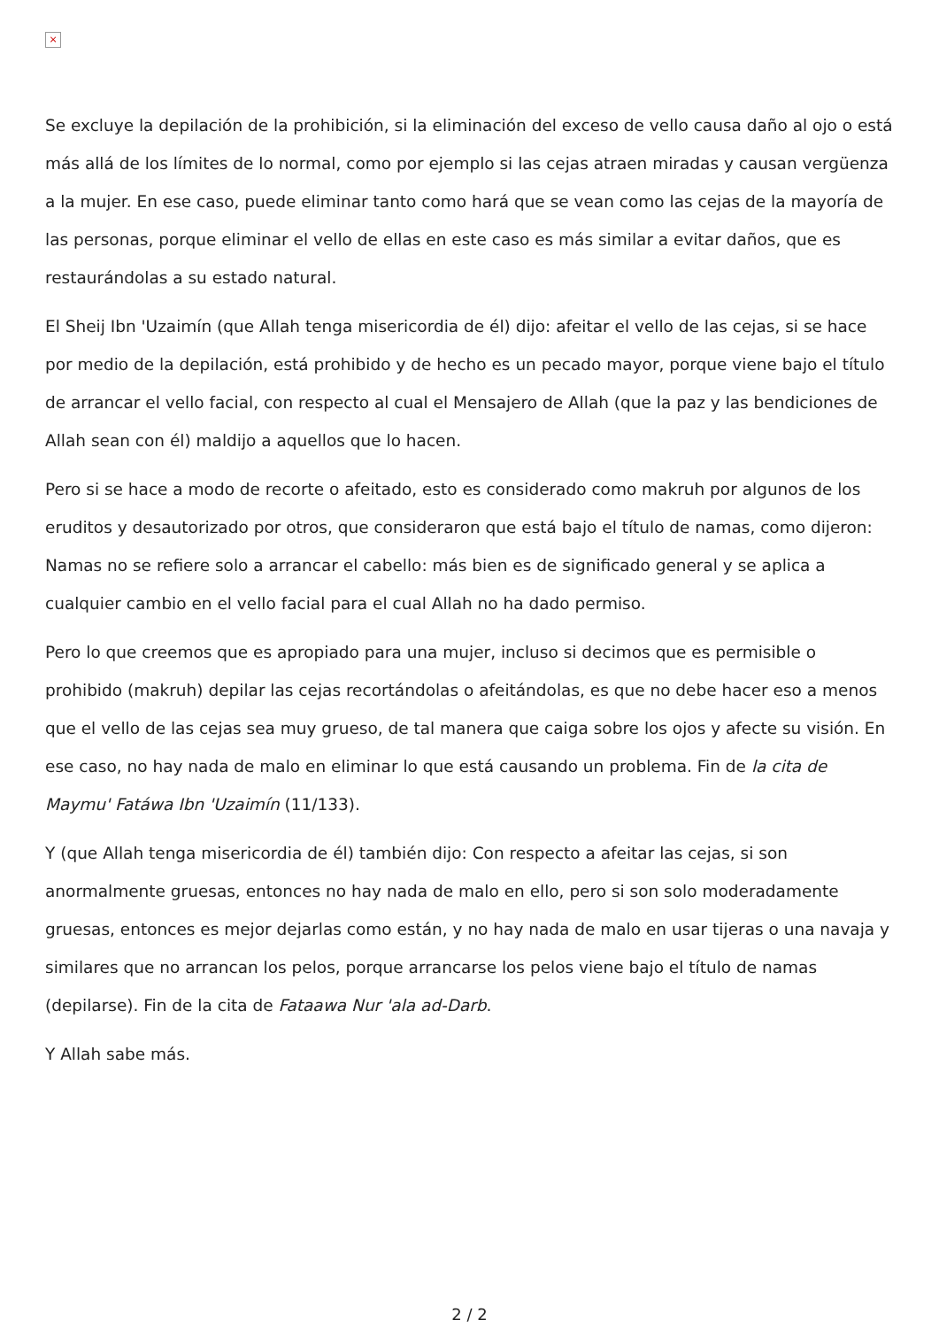×
Se excluye la depilación de la prohibición, si la eliminación del exceso de vello causa daño al ojo o está más allá de los límites de lo normal, como por ejemplo si las cejas atraen miradas y causan vergüenza a la mujer. En ese caso, puede eliminar tanto como hará que se vean como las cejas de la mayoría de las personas, porque eliminar el vello de ellas en este caso es más similar a evitar daños, que es restaurándolas a su estado natural.
El Sheij Ibn 'Uzaimín (que Allah tenga misericordia de él) dijo: afeitar el vello de las cejas, si se hace por medio de la depilación, está prohibido y de hecho es un pecado mayor, porque viene bajo el título de arrancar el vello facial, con respecto al cual el Mensajero de Allah (que la paz y las bendiciones de Allah sean con él) maldijo a aquellos que lo hacen.
Pero si se hace a modo de recorte o afeitado, esto es considerado como makruh por algunos de los eruditos y desautorizado por otros, que consideraron que está bajo el título de namas, como dijeron: Namas no se refiere solo a arrancar el cabello: más bien es de significado general y se aplica a cualquier cambio en el vello facial para el cual Allah no ha dado permiso.
Pero lo que creemos que es apropiado para una mujer, incluso si decimos que es permisible o prohibido (makruh) depilar las cejas recortándolas o afeitándolas, es que no debe hacer eso a menos que el vello de las cejas sea muy grueso, de tal manera que caiga sobre los ojos y afecte su visión. En ese caso, no hay nada de malo en eliminar lo que está causando un problema. Fin de la cita de Maymu' Fatáwa Ibn 'Uzaimín (11/133).
Y (que Allah tenga misericordia de él) también dijo: Con respecto a afeitar las cejas, si son anormalmente gruesas, entonces no hay nada de malo en ello, pero si son solo moderadamente gruesas, entonces es mejor dejarlas como están, y no hay nada de malo en usar tijeras o una navaja y similares que no arrancan los pelos, porque arrancarse los pelos viene bajo el título de namas (depilarse). Fin de la cita de Fataawa Nur 'ala ad-Darb.
Y Allah sabe más.
2 / 2